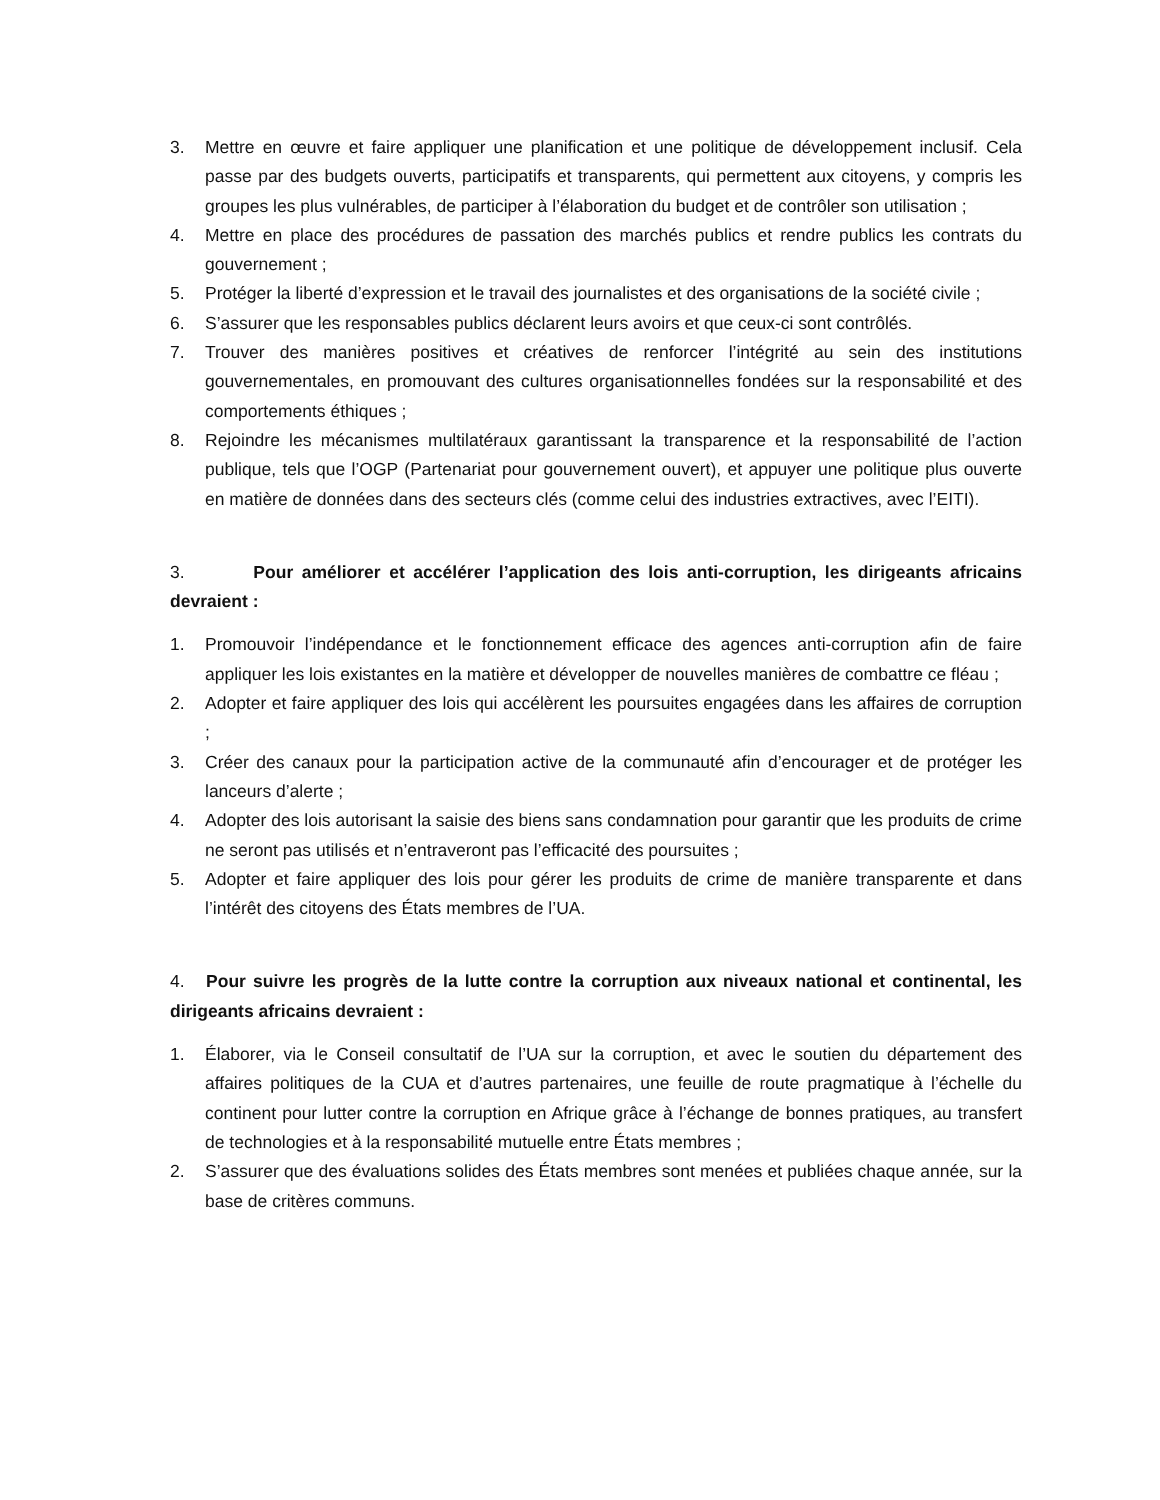3. Mettre en œuvre et faire appliquer une planification et une politique de développement inclusif. Cela passe par des budgets ouverts, participatifs et transparents, qui permettent aux citoyens, y compris les groupes les plus vulnérables, de participer à l’élaboration du budget et de contrôler son utilisation ;
4. Mettre en place des procédures de passation des marchés publics et rendre publics les contrats du gouvernement ;
5. Protéger la liberté d’expression et le travail des journalistes et des organisations de la société civile ;
6. S’assurer que les responsables publics déclarent leurs avoirs et que ceux-ci sont contrôlés.
7. Trouver des manières positives et créatives de renforcer l’intégrité au sein des institutions gouvernementales, en promouvant des cultures organisationnelles fondées sur la responsabilité et des comportements éthiques ;
8. Rejoindre les mécanismes multilatéraux garantissant la transparence et la responsabilité de l’action publique, tels que l’OGP (Partenariat pour gouvernement ouvert), et appuyer une politique plus ouverte en matière de données dans des secteurs clés (comme celui des industries extractives, avec l’EITI).
3. Pour améliorer et accélérer l’application des lois anti-corruption, les dirigeants africains devraient :
1. Promouvoir l’indépendance et le fonctionnement efficace des agences anti-corruption afin de faire appliquer les lois existantes en la matière et développer de nouvelles manières de combattre ce fléau ;
2. Adopter et faire appliquer des lois qui accélèrent les poursuites engagées dans les affaires de corruption ;
3. Créer des canaux pour la participation active de la communauté afin d’encourager et de protéger les lanceurs d’alerte ;
4. Adopter des lois autorisant la saisie des biens sans condamnation pour garantir que les produits de crime ne seront pas utilisés et n’entraveront pas l’efficacité des poursuites ;
5. Adopter et faire appliquer des lois pour gérer les produits de crime de manière transparente et dans l’intérêt des citoyens des États membres de l’UA.
4. Pour suivre les progrès de la lutte contre la corruption aux niveaux national et continental, les dirigeants africains devraient :
1. Élaborer, via le Conseil consultatif de l’UA sur la corruption, et avec le soutien du département des affaires politiques de la CUA et d’autres partenaires, une feuille de route pragmatique à l’échelle du continent pour lutter contre la corruption en Afrique grâce à l’échange de bonnes pratiques, au transfert de technologies et à la responsabilité mutuelle entre États membres ;
2. S’assurer que des évaluations solides des États membres sont menées et publiées chaque année, sur la base de critères communs.